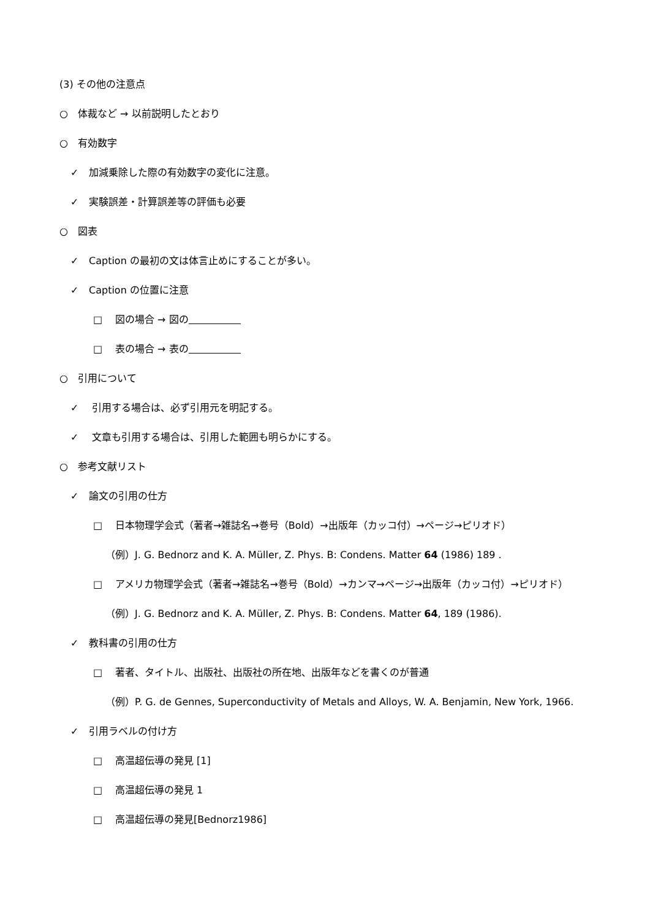(3) その他の注意点
○ 体裁など → 以前説明したとおり
○ 有効数字
✓ 加減乗除した際の有効数字の変化に注意。
✓ 実験誤差・計算誤差等の評価も必要
○ 図表
✓ Caption の最初の文は体言止めにすることが多い。
✓ Caption の位置に注意
□ 図の場合 → 図の
□ 表の場合 → 表の
○ 引用について
✓ 引用する場合は、必ず引用元を明記する。
✓ 文章も引用する場合は、引用した範囲も明らかにする。
○ 参考文献リスト
✓ 論文の引用の仕方
□ 日本物理学会式（著者→雑誌名→巻号（Bold）→出版年（カッコ付）→ページ→ピリオド）
（例）J. G. Bednorz and K. A. Müller, Z. Phys. B: Condens. Matter 64 (1986) 189 .
□ アメリカ物理学会式（著者→雑誌名→巻号（Bold）→カンマ→ページ→出版年（カッコ付）→ピリオド）
（例）J. G. Bednorz and K. A. Müller, Z. Phys. B: Condens. Matter 64, 189 (1986).
✓ 教科書の引用の仕方
□ 著者、タイトル、出版社、出版社の所在地、出版年などを書くのが普通
（例）P. G. de Gennes, Superconductivity of Metals and Alloys, W. A. Benjamin, New York, 1966.
✓ 引用ラベルの付け方
□ 高温超伝導の発見 [1]
□ 高温超伝導の発見 1
□ 高温超伝導の発見[Bednorz1986]